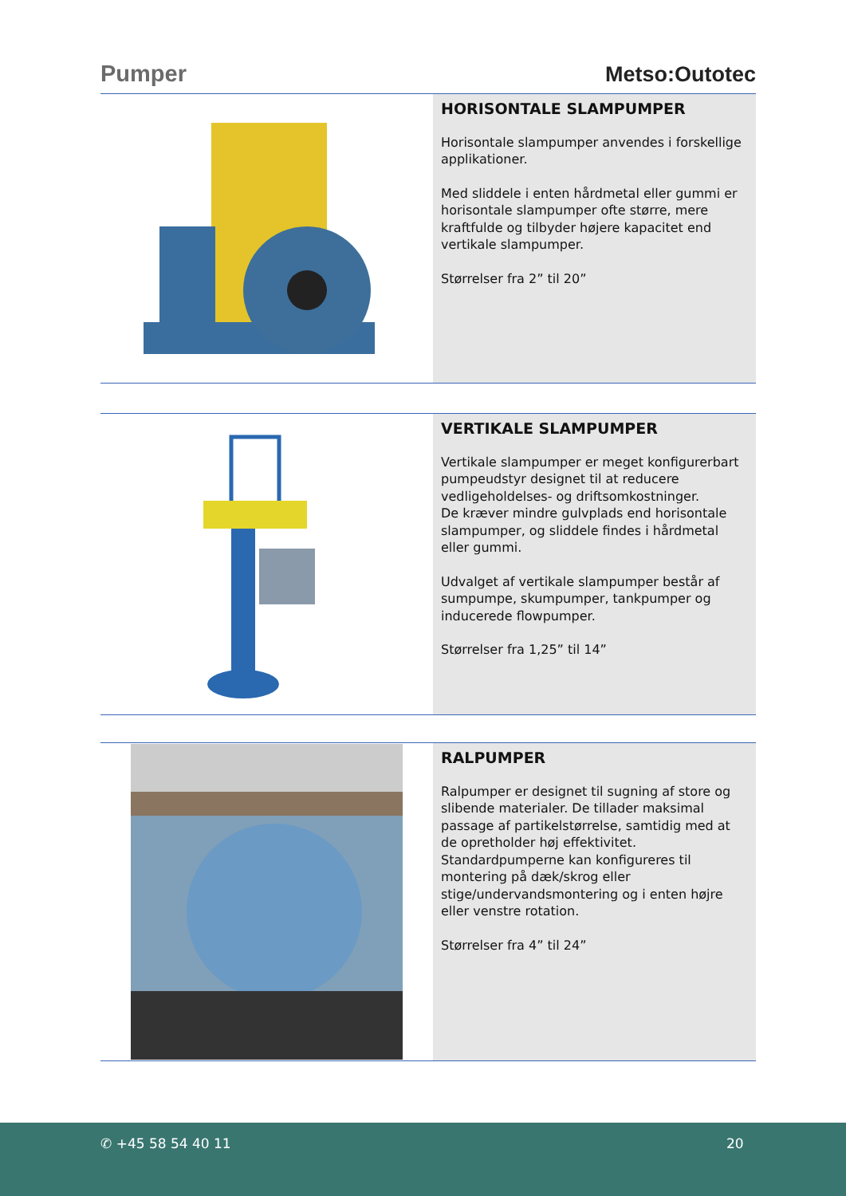Pumper
Metso:Outotec
HORISONTALE SLAMPUMPER
Horisontale slampumper anvendes i forskellige applikationer.
Med sliddele i enten hårdmetal eller gummi er horisontale slampumper ofte større, mere kraftfulde og tilbyder højere kapacitet end vertikale slampumper.
Størrelser fra 2” til 20”
VERTIKALE SLAMPUMPER
Vertikale slampumper er meget konfigurerbart pumpeudstyr designet til at reducere vedligeholdelses- og driftsomkostninger.
De kræver mindre gulvplads end horisontale slampumper, og sliddele findes i hårdmetal eller gummi.
Udvalget af vertikale slampumper består af sumpumpe, skumpumper, tankpumper og inducerede flowpumper.
Størrelser fra 1,25” til 14”
RALPUMPER
Ralpumper er designet til sugning af store og slibende materialer. De tillader maksimal passage af partikelstørrelse, samtidig med at de opretholder høj effektivitet.
Standardpumperne kan konfigureres til montering på dæk/skrog eller stige/undervandsmontering og i enten højre eller venstre rotation.
Størrelser fra 4” til 24”
✆ +45 58 54 40 11 20